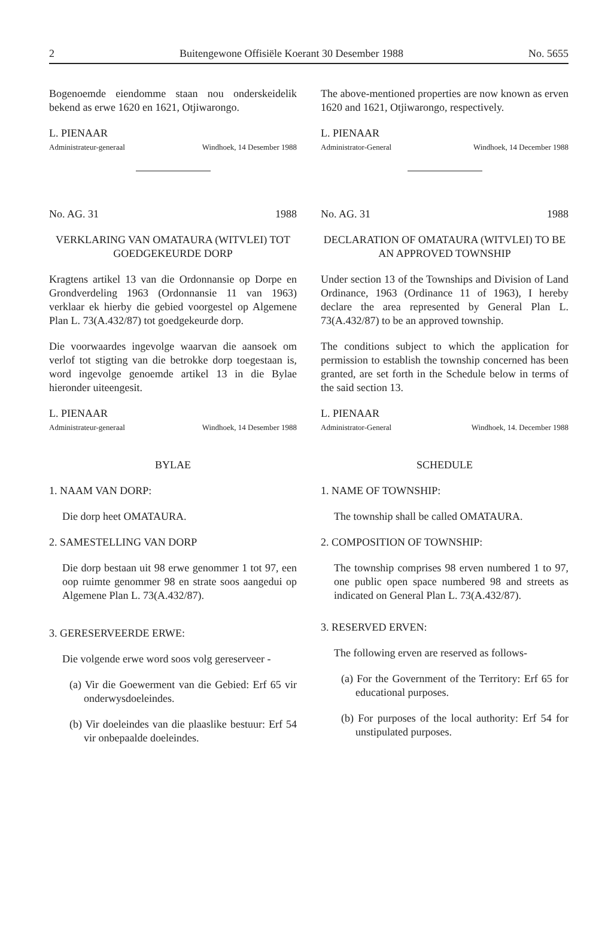2 Buitengewone Offisiële Koerant 30 Desember 1988 No. 5655
Bogenoemde eiendomme staan nou onderskeidelik bekend as erwe 1620 en 1621, Otjiwarongo.
L. PIENAAR
Administrateur-generaal Windhoek, 14 Desember 1988
No. AG. 31 1988
VERKLARING VAN OMATAURA (WITVLEI) TOT GOEDGEKEURDE DORP
Kragtens artikel 13 van die Ordonnansie op Dorpe en Grondverdeling 1963 (Ordonnansie 11 van 1963) verklaar ek hierby die gebied voorgestel op Algemene Plan L. 73(A.432/87) tot goedgekeurde dorp.
Die voorwaardes ingevolge waarvan die aansoek om verlof tot stigting van die betrokke dorp toegestaan is, word ingevolge genoemde artikel 13 in die Bylae hieronder uiteengesit.
L. PIENAAR
Administrateur-generaal Windhoek, 14 Desember 1988
BYLAE
1. NAAM VAN DORP:
Die dorp heet OMATAURA.
2. SAMESTELLING VAN DORP
Die dorp bestaan uit 98 erwe genommer 1 tot 97, een oop ruimte genommer 98 en strate soos aangedui op Algemene Plan L. 73(A.432/87).
3. GERESERVEERDE ERWE:
Die volgende erwe word soos volg gereserveer -
(a) Vir die Goewerment van die Gebied: Erf 65 vir onderwysdoeleindes.
(b) Vir doeleindes van die plaaslike bestuur: Erf 54 vir onbepaalde doeleindes.
The above-mentioned properties are now known as erven 1620 and 1621, Otjiwarongo, respectively.
L. PIENAAR
Administrator-General Windhoek, 14 December 1988
No. AG. 31 1988
DECLARATION OF OMATAURA (WITVLEI) TO BE AN APPROVED TOWNSHIP
Under section 13 of the Townships and Division of Land Ordinance, 1963 (Ordinance 11 of 1963), I hereby declare the area represented by General Plan L. 73(A.432/87) to be an approved township.
The conditions subject to which the application for permission to establish the township concerned has been granted, are set forth in the Schedule below in terms of the said section 13.
L. PIENAAR
Administrator-General Windhoek, 14. December 1988
SCHEDULE
1. NAME OF TOWNSHIP:
The township shall be called OMATAURA.
2. COMPOSITION OF TOWNSHIP:
The township comprises 98 erven numbered 1 to 97, one public open space numbered 98 and streets as indicated on General Plan L. 73(A.432/87).
3. RESERVED ERVEN:
The following erven are reserved as follows-
(a) For the Government of the Territory: Erf 65 for educational purposes.
(b) For purposes of the local authority: Erf 54 for unstipulated purposes.